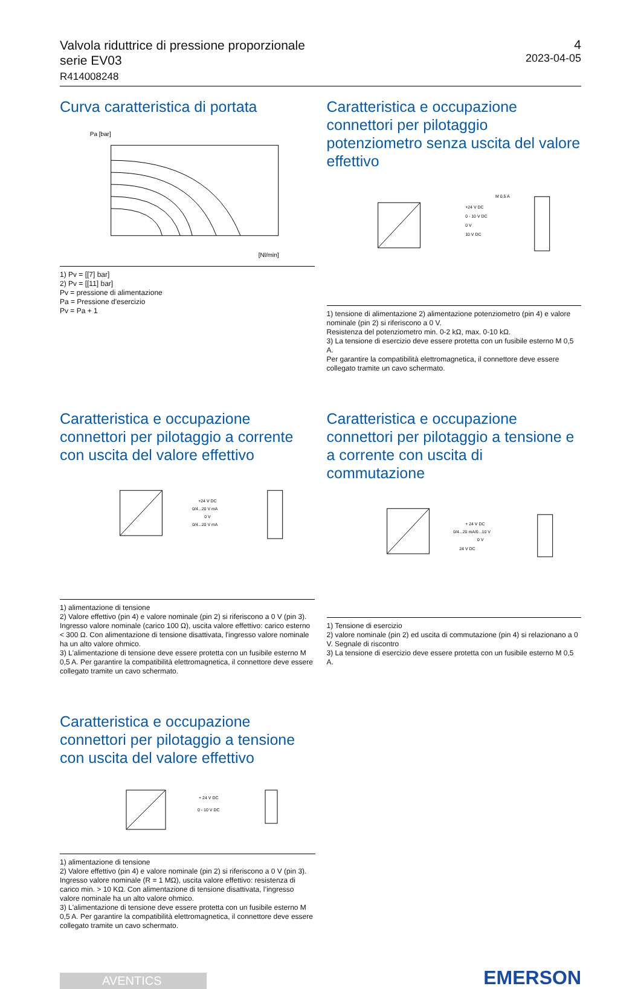Valvola riduttrice di pressione proporzionale
serie EV03
R414008248
4
2023-04-05
Curva caratteristica di portata
Pa [bar]
[Nl/min]
1) Pv = [[7] bar]
2) Pv = [[11] bar]
Pv = pressione di alimentazione
Pa = Pressione d'esercizio
Pv = Pa + 1
Caratteristica e occupazione connettori per pilotaggio potenziometro senza uscita del valore effettivo
+24 V DC
0 - 10 V DC
0 V
10 V DC
M 0,5 A
1) tensione di alimentazione 2) alimentazione potenziometro (pin 4) e valore nominale (pin 2) si riferiscono a 0 V.
Resistenza del potenziometro min. 0-2 kΩ, max. 0-10 kΩ.
3) La tensione di esercizio deve essere protetta con un fusibile esterno M 0,5 A.
Per garantire la compatibilità elettromagnetica, il connettore deve essere collegato tramite un cavo schermato.
Caratteristica e occupazione connettori per pilotaggio a corrente con uscita del valore effettivo
+24 V DC
0/4...20 V mA
0 V
0/4...20 V mA
1) alimentazione di tensione
2) Valore effettivo (pin 4) e valore nominale (pin 2) si riferiscono a 0 V (pin 3). Ingresso valore nominale (carico 100 Ω), uscita valore effettivo: carico esterno < 300 Ω. Con alimentazione di tensione disattivata, l'ingresso valore nominale ha un alto valore ohmico.
3) L'alimentazione di tensione deve essere protetta con un fusibile esterno M 0,5 A. Per garantire la compatibilità elettromagnetica, il connettore deve essere collegato tramite un cavo schermato.
Caratteristica e occupazione connettori per pilotaggio a tensione e a corrente con uscita di commutazione
+ 24 V DC
0/4...20 mA/0...10 V
0 V
24 V DC
1) Tensione di esercizio
2) valore nominale (pin 2) ed uscita di commutazione (pin 4) si relazionano a 0 V. Segnale di riscontro
3) La tensione di esercizio deve essere protetta con un fusibile esterno M 0,5 A.
Caratteristica e occupazione connettori per pilotaggio a tensione con uscita del valore effettivo
+ 24 V DC
0 - 10 V DC
1) alimentazione di tensione
2) Valore effettivo (pin 4) e valore nominale (pin 2) si riferiscono a 0 V (pin 3). Ingresso valore nominale (R = 1 MΩ), uscita valore effettivo: resistenza di carico min. > 10 KΩ. Con alimentazione di tensione disattivata, l’ingresso valore nominale ha un alto valore ohmico.
3) L'alimentazione di tensione deve essere protetta con un fusibile esterno M 0,5 A. Per garantire la compatibilità elettromagnetica, il connettore deve essere collegato tramite un cavo schermato.
AVENTICS
EMERSON